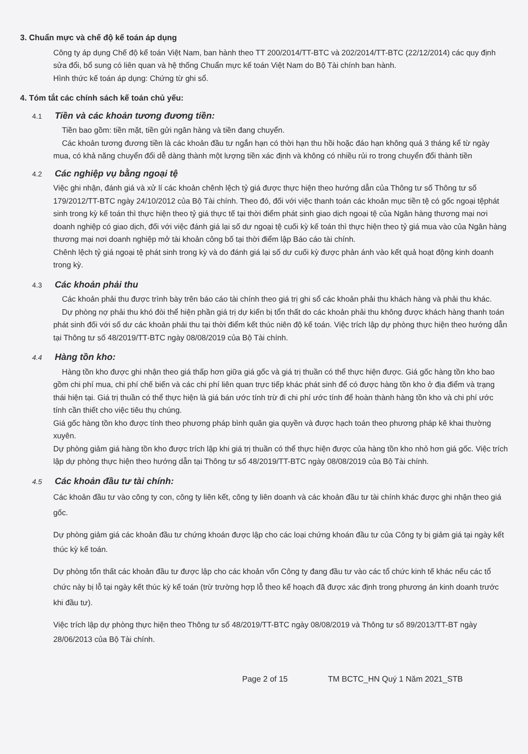3. Chuẩn mực và chế độ kế toán áp dụng
Công ty áp dụng Chế độ kế toán Việt Nam, ban hành theo TT 200/2014/TT-BTC và 202/2014/TT-BTC (22/12/2014) các quy định sửa đổi, bổ sung có liên quan và hệ thống Chuẩn mực kế toán Việt Nam do Bộ Tài chính ban hành.
Hình thức kế toán áp dụng: Chứng từ ghi sổ.
4. Tóm tắt các chính sách kế toán chủ yếu:
4.1 Tiền và các khoản tương đương tiền:
Tiền bao gồm: tiền mặt, tiền gửi ngân hàng và tiền đang chuyển.
Các khoản tương đương tiền là các khoản đầu tư ngắn hạn có thời hạn thu hồi hoặc đáo hạn không quá 3 tháng kể từ ngày mua, có khả năng chuyển đổi dễ dàng thành một lượng tiền xác định và không có nhiều rủi ro trong chuyển đổi thành tiền
4.2 Các nghiệp vụ bằng ngoại tệ
Việc ghi nhận, đánh giá và xử lí các khoản chênh lệch tỷ giá được thực hiện theo hướng dẫn của Thông tư số Thông tư số 179/2012/TT-BTC ngày 24/10/2012 của Bộ Tài chính. Theo đó, đối với việc thanh toán các khoản mục tiền tệ có gốc ngoại tệphát sinh trong kỳ kế toán thì thực hiện theo tỷ giá thực tế tại thời điểm phát sinh giao dịch ngoại tệ của Ngân hàng thương mại nơi doanh nghiệp có giao dịch, đối với việc đánh giá lại số dư ngoại tệ cuối kỳ kế toán thì thực hiện theo tỷ giá mua vào của Ngân hàng thương mại nơi doanh nghiệp mở tài khoản công bố tại thời điểm lập Báo cáo tài chính.
Chênh lệch tỷ giá ngoại tệ phát sinh trong kỳ và do đánh giá lại số dư cuối kỳ được phản ánh vào kết quả hoạt động kinh doanh trong kỳ.
4.3 Các khoản phải thu
Các khoản phải thu được trình bày trên báo cáo tài chính theo giá trị ghi sổ các khoản phải thu khách hàng và phải thu khác.
Dự phòng nợ phải thu khó đòi thể hiện phần giá trị dự kiến bị tổn thất do các khoản phải thu không được khách hàng thanh toán phát sinh đối với số dư các khoản phải thu tại thời điểm kết thúc niên độ kế toán. Việc trích lập dự phòng thực hiện theo hướng dẫn tại Thông tư số 48/2019/TT-BTC ngày 08/08/2019 của Bộ Tài chính.
4.4 Hàng tồn kho:
Hàng tồn kho được ghi nhận theo giá thấp hơn giữa giá gốc và giá trị thuần có thể thực hiện được. Giá gốc hàng tồn kho bao gồm chi phí mua, chi phí chế biến và các chi phí liên quan trực tiếp khác phát sinh để có được hàng tồn kho ở địa điểm và trạng thái hiện tại. Giá trị thuần có thể thực hiện là giá bán ước tính trừ đi chi phí ước tính để hoàn thành hàng tồn kho và chi phí ước tính cần thiết cho việc tiêu thụ chúng.
Giá gốc hàng tồn kho được tính theo phương pháp bình quân gia quyền và được hạch toán theo phương pháp kê khai thường xuyên.
Dự phòng giảm giá hàng tồn kho được trích lập khi giá trị thuần có thể thực hiện được của hàng tồn kho nhỏ hơn giá gốc. Việc trích lập dự phòng thực hiện theo hướng dẫn tại Thông tư số 48/2019/TT-BTC ngày 08/08/2019 của Bộ Tài chính.
4.5 Các khoản đầu tư tài chính:
Các khoản đầu tư vào công ty con, công ty liên kết, công ty liên doanh và các khoản đầu tư tài chính khác được ghi nhận theo giá gốc.
Dự phòng giảm giá các khoản đầu tư chứng khoán được lập cho các loại chứng khoán đầu tư của Công ty bị giảm giá tại ngày kết thúc kỳ kế toán.
Dự phòng tổn thất các khoản đầu tư được lập cho các khoản vốn Công ty đang đầu tư vào các tổ chức kinh tế khác nếu các tổ chức này bị lỗ tại ngày kết thúc kỳ kế toán (trừ trường hợp lỗ theo kế hoạch đã được xác định trong phương án kinh doanh trước khi đầu tư).
Việc trích lập dự phòng thực hiện theo Thông tư số 48/2019/TT-BTC ngày 08/08/2019 và Thông tư số 89/2013/TT-BT ngày 28/06/2013 của Bộ Tài chính.
Page 2 of 15 TM BCTC_HN Quý 1 Năm 2021_STB